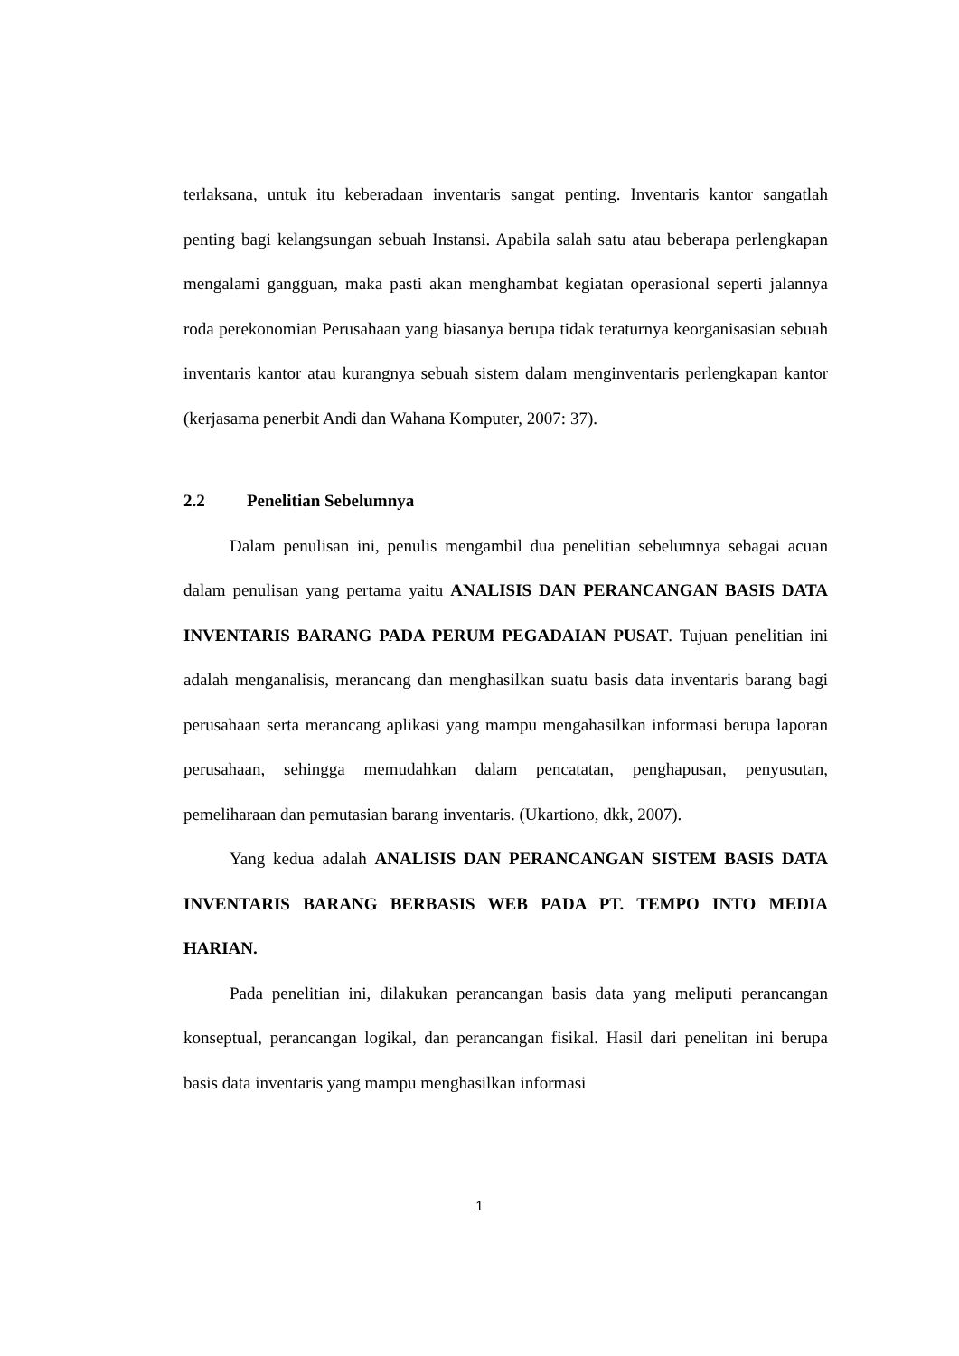terlaksana, untuk itu keberadaan inventaris sangat penting. Inventaris kantor sangatlah penting bagi kelangsungan sebuah Instansi. Apabila salah satu atau beberapa perlengkapan mengalami gangguan, maka pasti akan menghambat kegiatan operasional seperti jalannya roda perekonomian Perusahaan yang biasanya berupa tidak teraturnya keorganisasian sebuah inventaris kantor atau kurangnya sebuah sistem dalam menginventaris perlengkapan kantor (kerjasama penerbit Andi dan Wahana Komputer, 2007: 37).
2.2 Penelitian Sebelumnya
Dalam penulisan ini, penulis mengambil dua penelitian sebelumnya sebagai acuan dalam penulisan yang pertama yaitu ANALISIS DAN PERANCANGAN BASIS DATA INVENTARIS BARANG PADA PERUM PEGADAIAN PUSAT. Tujuan penelitian ini adalah menganalisis, merancang dan menghasilkan suatu basis data inventaris barang bagi perusahaan serta merancang aplikasi yang mampu mengahasilkan informasi berupa laporan perusahaan, sehingga memudahkan dalam pencatatan, penghapusan, penyusutan, pemeliharaan dan pemutasian barang inventaris. (Ukartiono, dkk, 2007).
Yang kedua adalah ANALISIS DAN PERANCANGAN SISTEM BASIS DATA INVENTARIS BARANG BERBASIS WEB PADA PT. TEMPO INTO MEDIA HARIAN.
Pada penelitian ini, dilakukan perancangan basis data yang meliputi perancangan konseptual, perancangan logikal, dan perancangan fisikal. Hasil dari penelitan ini berupa basis data inventaris yang mampu menghasilkan informasi
1